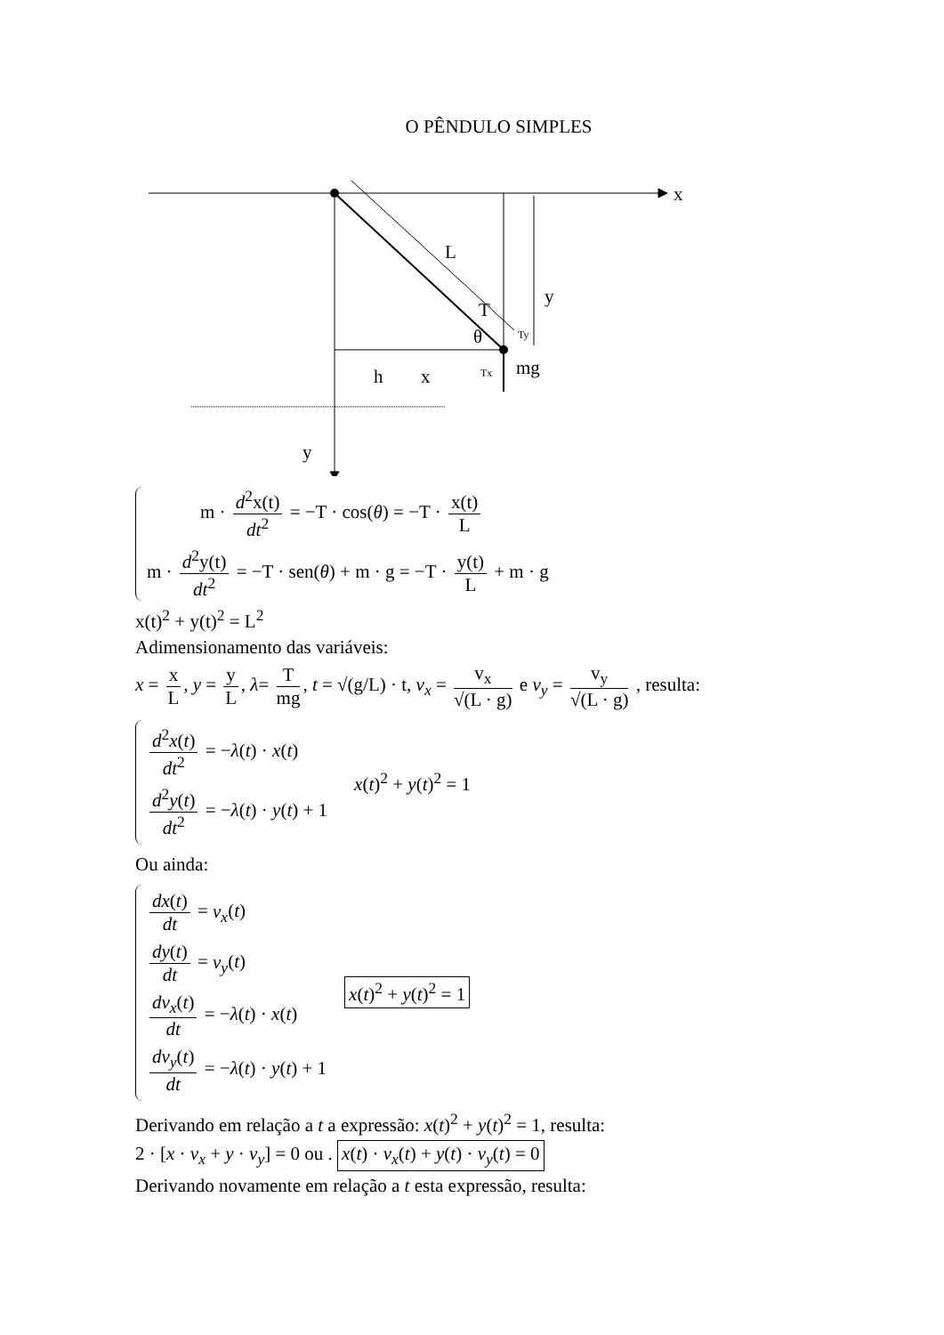O PÊNDULO SIMPLES
x
L
y
T
θ
mg
h
x
y
Tx
Ty
m · d<sup>2</sup>x(t) dt<sup>2</sup> = −T · cos(θ) = −T · x(t) L
m · d<sup>2</sup>y(t) dt<sup>2</sup> = −T · sen(θ) + m · g = −T · y(t) L + m · g
x(t)<sup>2</sup> + y(t)<sup>2</sup> = L<sup>2</sup>
Adimensionamento das variáveis:
x = x L, y = y L, λ= T mg, t = √(g/L) · t, v<sub>x</sub> = v<sub>x</sub> √(L · g) e v<sub>y</sub> = v<sub>y</sub> √(L · g) , resulta:
d<sup>2</sup>x(t) dt<sup>2</sup> = −λ(t) · x(t)
d<sup>2</sup>y(t) dt<sup>2</sup> = −λ(t) · y(t) + 1
x(t)<sup>2</sup> + y(t)<sup>2</sup> = 1
Ou ainda:
dx(t) dt = v<sub>x</sub>(t)
dy(t) dt = v<sub>y</sub>(t)
dv<sub>x</sub>(t) dt = −λ(t) · x(t)
dv<sub>y</sub>(t) dt = −λ(t) · y(t) + 1
x(t)<sup>2</sup> + y(t)<sup>2</sup> = 1
Derivando em relação a t a expressão: x(t)<sup>2</sup> + y(t)<sup>2</sup> = 1, resulta:
2 · [x · v<sub>x</sub> + y · v<sub>y</sub>] = 0 ou . x(t) · v<sub>x</sub>(t) + y(t) · v<sub>y</sub>(t) = 0
Derivando novamente em relação a t esta expressão, resulta: